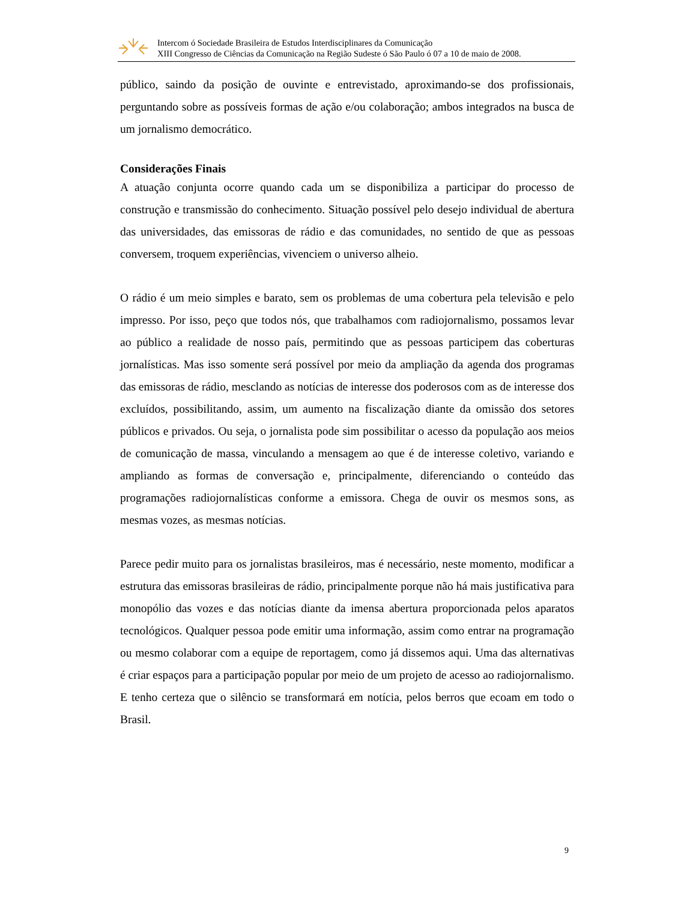Intercom ó Sociedade Brasileira de Estudos Interdisciplinares da Comunicação
XIII Congresso de Ciências da Comunicação na Região Sudeste ó São Paulo ó 07 a 10 de maio de 2008.
público, saindo da posição de ouvinte e entrevistado, aproximando-se dos profissionais, perguntando sobre as possíveis formas de ação e/ou colaboração; ambos integrados na busca de um jornalismo democrático.
Considerações Finais
A atuação conjunta ocorre quando cada um se disponibiliza a participar do processo de construção e transmissão do conhecimento. Situação possível pelo desejo individual de abertura das universidades, das emissoras de rádio e das comunidades, no sentido de que as pessoas conversem, troquem experiências, vivenciem o universo alheio.
O rádio é um meio simples e barato, sem os problemas de uma cobertura pela televisão e pelo impresso. Por isso, peço que todos nós, que trabalhamos com radiojornalismo, possamos levar ao público a realidade de nosso país, permitindo que as pessoas participem das coberturas jornalísticas. Mas isso somente será possível por meio da ampliação da agenda dos programas das emissoras de rádio, mesclando as notícias de interesse dos poderosos com as de interesse dos excluídos, possibilitando, assim, um aumento na fiscalização diante da omissão dos setores públicos e privados. Ou seja, o jornalista pode sim possibilitar o acesso da população aos meios de comunicação de massa, vinculando a mensagem ao que é de interesse coletivo, variando e ampliando as formas de conversação e, principalmente, diferenciando o conteúdo das programações radiojornalísticas conforme a emissora. Chega de ouvir os mesmos sons, as mesmas vozes, as mesmas notícias.
Parece pedir muito para os jornalistas brasileiros, mas é necessário, neste momento, modificar a estrutura das emissoras brasileiras de rádio, principalmente porque não há mais justificativa para monopólio das vozes e das notícias diante da imensa abertura proporcionada pelos aparatos tecnológicos. Qualquer pessoa pode emitir uma informação, assim como entrar na programação ou mesmo colaborar com a equipe de reportagem, como já dissemos aqui. Uma das alternativas é criar espaços para a participação popular por meio de um projeto de acesso ao radiojornalismo. E tenho certeza que o silêncio se transformará em notícia, pelos berros que ecoam em todo o Brasil.
9